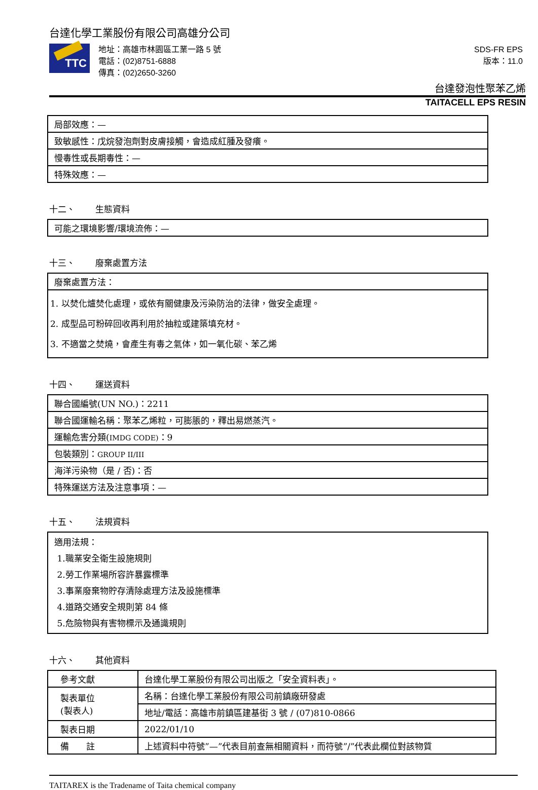台達化學工業股份有限公司高雄分公司
TTC
地址：高雄市林園區工業一路 5 號
電話：(02)8751-6888
傳真：(02)2650-3260
SDS-FR EPS
版本：11.0
台達發泡性聚苯乙烯
TAITACELL EPS RESIN
| 局部效應：— |
| 致敏感性：戊烷發泡劑對皮膚接觸，會造成紅腫及發癢。 |
| 慢毒性或長期毒性：— |
| 特殊效應：— |
十二、 生態資料
| 可能之環境影響/環境流佈：— |
十三、 廢棄處置方法
| 廢棄處置方法： |
| 1. 以焚化爐焚化處理，或依有關健康及污染防治的法律，做安全處理。 2. 成型品可粉碎回收再利用於抽粒或建築填充材。 3. 不適當之焚燒，會產生有毒之氣体，如一氧化碳、苯乙烯 |
十四、 運送資料
| 聯合國編號(UN NO.)：2211 |
| 聯合國運輸名稱：聚苯乙烯粒，可膨脹的，釋出易燃蒸汽。 |
| 運輸危害分類( IMDG CODE) ：9 |
| 包裝類別： GROUP II/III |
| 海洋污染物（是 / 否)：否 |
| 特殊運送方法及注意事項：— |
十五、 法規資料
| 適用法規： 1.職業安全衛生設施規則 2.勞工作業場所容許暴露標準 3.事業廢棄物貯存清除處理方法及設施標準 4.道路交通安全規則第 84 條 5.危險物與有害物標示及通識規則 |
十六、 其他資料
| 參考文獻 | 台達化學工業股份有限公司出版之「安全資料表」。 |
| 製表單位 (製表人) | 名稱：台達化學工業股份有限公司前鎮廠研發處 |
| | 地址/電話：高雄市前鎮區建基街 3 號 / (07)810-0866 |
| 製表日期 | 2022/01/10 |
| 備 註 | 上述資料中符號”—”代表目前查無相關資料，而符號”/”代表此欄位對該物質 |
TAITAREX is the Tradename of Taita chemical company